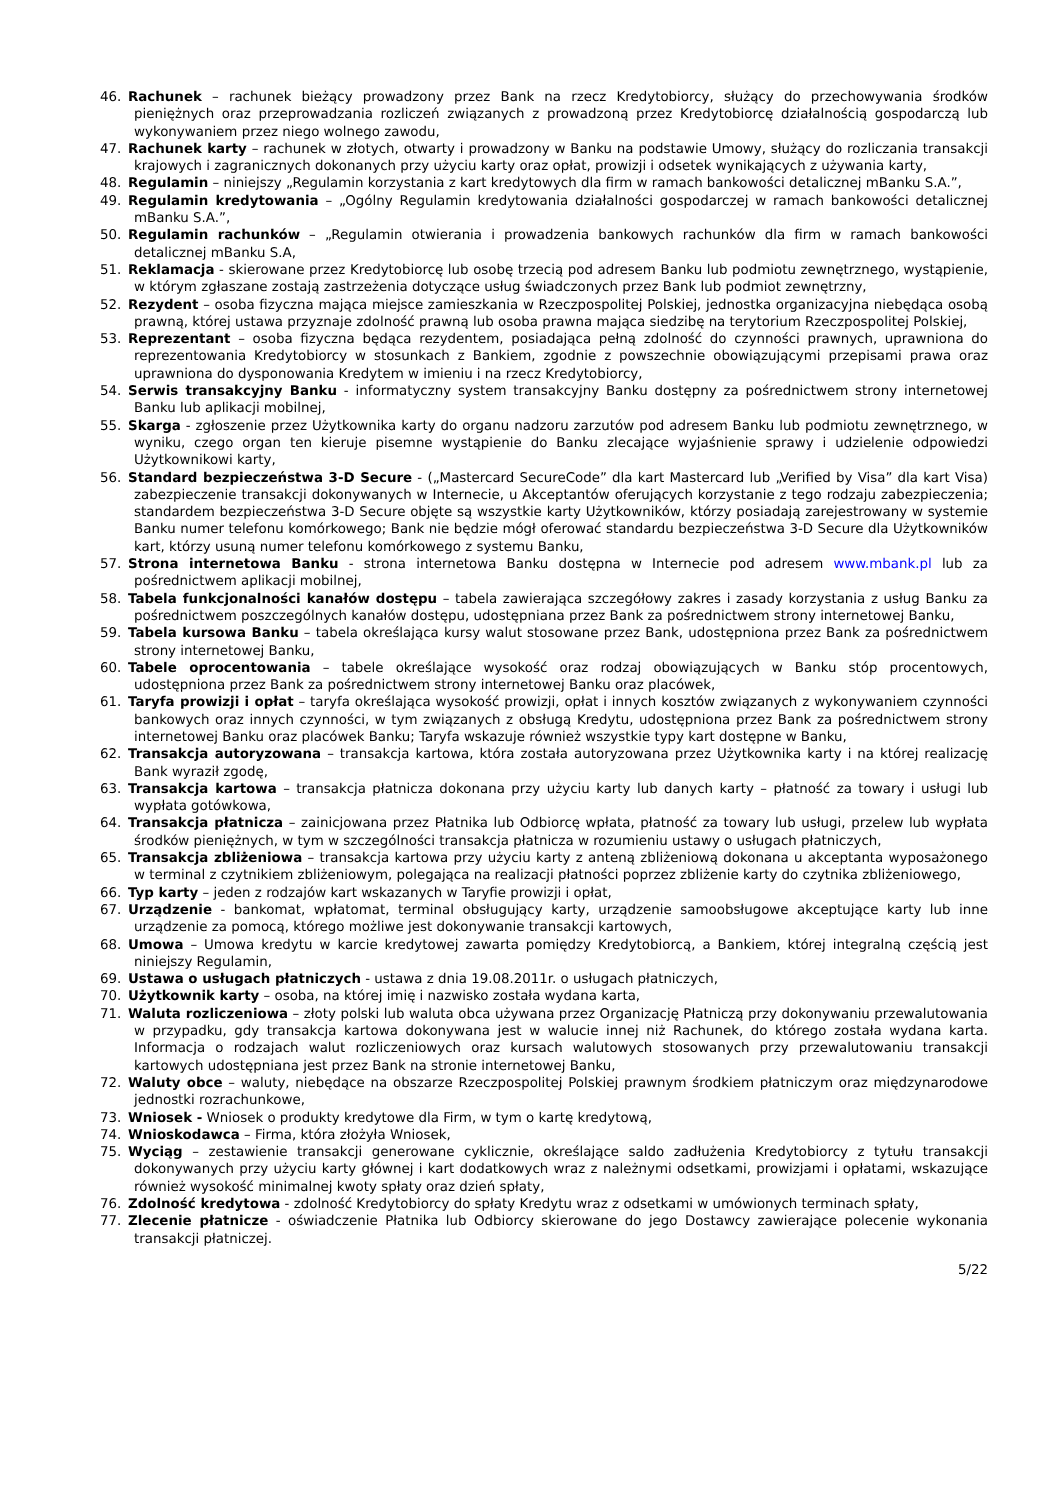46. Rachunek – rachunek bieżący prowadzony przez Bank na rzecz Kredytobiorcy, służący do przechowywania środków pieniężnych oraz przeprowadzania rozliczeń związanych z prowadzoną przez Kredytobiorcę działalnością gospodarczą lub wykonywaniem przez niego wolnego zawodu,
47. Rachunek karty – rachunek w złotych, otwarty i prowadzony w Banku na podstawie Umowy, służący do rozliczania transakcji krajowych i zagranicznych dokonanych przy użyciu karty oraz opłat, prowizji i odsetek wynikających z używania karty,
48. Regulamin – niniejszy „Regulamin korzystania z kart kredytowych dla firm w ramach bankowości detalicznej mBanku S.A.”,
49. Regulamin kredytowania – „Ogólny Regulamin kredytowania działalności gospodarczej w ramach bankowości detalicznej mBanku S.A.”,
50. Regulamin rachunków – „Regulamin otwierania i prowadzenia bankowych rachunków dla firm w ramach bankowości detalicznej mBanku S.A,
51. Reklamacja - skierowane przez Kredytobiorcę lub osobę trzecią pod adresem Banku lub podmiotu zewnętrznego, wystąpienie, w którym zgłaszane zostają zastrzeżenia dotyczące usług świadczonych przez Bank lub podmiot zewnętrzny,
52. Rezydent – osoba fizyczna mająca miejsce zamieszkania w Rzeczpospolitej Polskiej, jednostka organizacyjna niebędąca osobą prawną, której ustawa przyznaje zdolność prawną lub osoba prawna mająca siedzibę na terytorium Rzeczpospolitej Polskiej,
53. Reprezentant – osoba fizyczna będąca rezydentem, posiadająca pełną zdolność do czynności prawnych, uprawniona do reprezentowania Kredytobiorcy w stosunkach z Bankiem, zgodnie z powszechnie obowiązującymi przepisami prawa oraz uprawniona do dysponowania Kredytem w imieniu i na rzecz Kredytobiorcy,
54. Serwis transakcyjny Banku - informatyczny system transakcyjny Banku dostępny za pośrednictwem strony internetowej Banku lub aplikacji mobilnej,
55. Skarga - zgłoszenie przez Użytkownika karty do organu nadzoru zarzutów pod adresem Banku lub podmiotu zewnętrznego, w wyniku, czego organ ten kieruje pisemne wystąpienie do Banku zlecające wyjaśnienie sprawy i udzielenie odpowiedzi Użytkownikowi karty,
56. Standard bezpieczeństwa 3-D Secure - („Mastercard SecureCode” dla kart Mastercard lub „Verified by Visa” dla kart Visa) zabezpieczenie transakcji dokonywanych w Internecie, u Akceptantów oferujących korzystanie z tego rodzaju zabezpieczenia; standardem bezpieczeństwa 3-D Secure objęte są wszystkie karty Użytkowników, którzy posiadają zarejestrowany w systemie Banku numer telefonu komórkowego; Bank nie będzie mógł oferować standardu bezpieczeństwa 3-D Secure dla Użytkowników kart, którzy usuną numer telefonu komórkowego z systemu Banku,
57. Strona internetowa Banku - strona internetowa Banku dostępna w Internecie pod adresem www.mbank.pl lub za pośrednictwem aplikacji mobilnej,
58. Tabela funkcjonalności kanałów dostępu – tabela zawierająca szczegółowy zakres i zasady korzystania z usług Banku za pośrednictwem poszczególnych kanałów dostępu, udostępniana przez Bank za pośrednictwem strony internetowej Banku,
59. Tabela kursowa Banku – tabela określająca kursy walut stosowane przez Bank, udostępniona przez Bank za pośrednictwem strony internetowej Banku,
60. Tabele oprocentowania – tabele określające wysokość oraz rodzaj obowiązujących w Banku stóp procentowych, udostępniona przez Bank za pośrednictwem strony internetowej Banku oraz placówek,
61. Taryfa prowizji i opłat – taryfa określająca wysokość prowizji, opłat i innych kosztów związanych z wykonywaniem czynności bankowych oraz innych czynności, w tym związanych z obsługą Kredytu, udostępniona przez Bank za pośrednictwem strony internetowej Banku oraz placówek Banku; Taryfa wskazuje również wszystkie typy kart dostępne w Banku,
62. Transakcja autoryzowana – transakcja kartowa, która została autoryzowana przez Użytkownika karty i na której realizację Bank wyraził zgodę,
63. Transakcja kartowa – transakcja płatnicza dokonana przy użyciu karty lub danych karty – płatność za towary i usługi lub wypłata gotówkowa,
64. Transakcja płatnicza – zainicjowana przez Płatnika lub Odbiorcę wpłata, płatność za towary lub usługi, przelew lub wypłata środków pieniężnych, w tym w szczególności transakcja płatnicza w rozumieniu ustawy o usługach płatniczych,
65. Transakcja zbliżeniowa – transakcja kartowa przy użyciu karty z anteną zbliżeniową dokonana u akceptanta wyposażonego w terminal z czytnikiem zbliżeniowym, polegająca na realizacji płatności poprzez zbliżenie karty do czytnika zbliżeniowego,
66. Typ karty – jeden z rodzajów kart wskazanych w Taryfie prowizji i opłat,
67. Urządzenie - bankomat, wpłatomat, terminal obsługujący karty, urządzenie samoobsługowe akceptujące karty lub inne urządzenie za pomocą, którego możliwe jest dokonywanie transakcji kartowych,
68. Umowa – Umowa kredytu w karcie kredytowej zawarta pomiędzy Kredytobiorcą, a Bankiem, której integralną częścią jest niniejszy Regulamin,
69. Ustawa o usługach płatniczych - ustawa z dnia 19.08.2011r. o usługach płatniczych,
70. Użytkownik karty – osoba, na której imię i nazwisko została wydana karta,
71. Waluta rozliczeniowa – złoty polski lub waluta obca używana przez Organizację Płatniczą przy dokonywaniu przewalutowania w przypadku, gdy transakcja kartowa dokonywana jest w walucie innej niż Rachunek, do którego została wydana karta. Informacja o rodzajach walut rozliczeniowych oraz kursach walutowych stosowanych przy przewalutowaniu transakcji kartowych udostępniana jest przez Bank na stronie internetowej Banku,
72. Waluty obce – waluty, niebędące na obszarze Rzeczpospolitej Polskiej prawnym środkiem płatniczym oraz międzynarodowe jednostki rozrachunkowe,
73. Wniosek - Wniosek o produkty kredytowe dla Firm, w tym o kartę kredytową,
74. Wnioskodawca – Firma, która złożyła Wniosek,
75. Wyciąg – zestawienie transakcji generowane cyklicznie, określające saldo zadłużenia Kredytobiorcy z tytułu transakcji dokonywanych przy użyciu karty głównej i kart dodatkowych wraz z należnymi odsetkami, prowizjami i opłatami, wskazujące również wysokość minimalnej kwoty spłaty oraz dzień spłaty,
76. Zdolność kredytowa - zdolność Kredytobiorcy do spłaty Kredytu wraz z odsetkami w umówionych terminach spłaty,
77. Zlecenie płatnicze - oświadczenie Płatnika lub Odbiorcy skierowane do jego Dostawcy zawierające polecenie wykonania transakcji płatniczej.
5/22